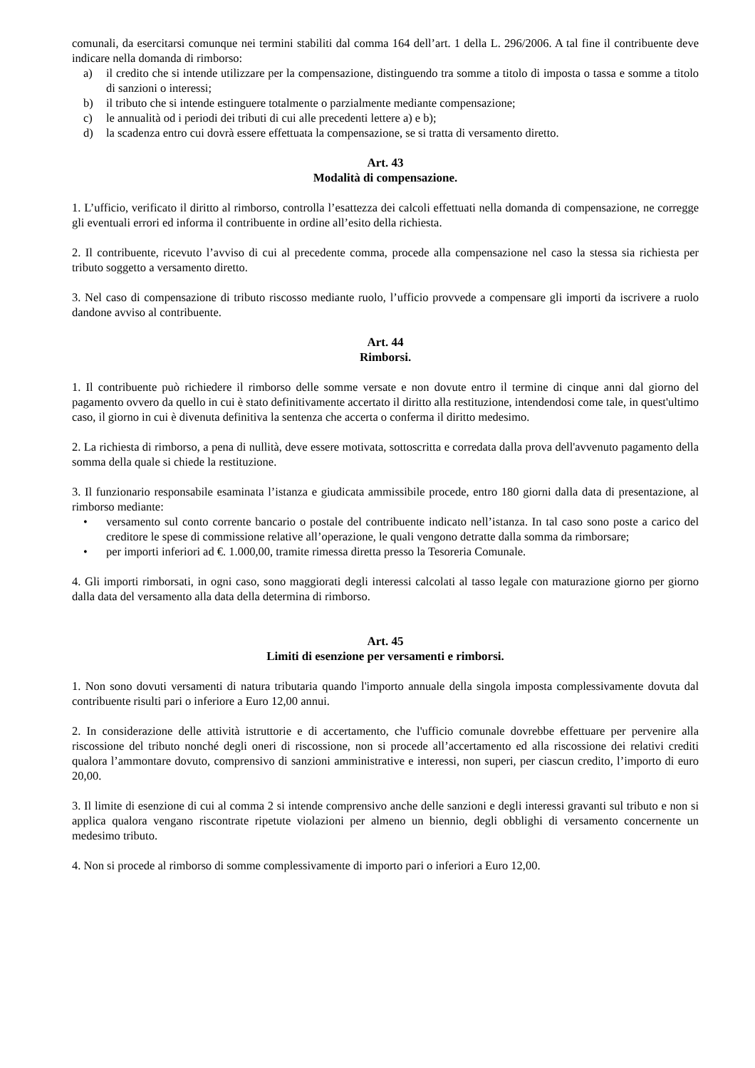comunali, da esercitarsi comunque nei termini stabiliti dal comma 164 dell’art. 1 della L. 296/2006. A tal fine il contribuente deve indicare nella domanda di rimborso:
a) il credito che si intende utilizzare per la compensazione, distinguendo tra somme a titolo di imposta o tassa e somme a titolo di sanzioni o interessi;
b) il tributo che si intende estinguere totalmente o parzialmente mediante compensazione;
c) le annualità od i periodi dei tributi di cui alle precedenti lettere a) e b);
d) la scadenza entro cui dovrà essere effettuata la compensazione, se si tratta di versamento diretto.
Art. 43
Modalità di compensazione.
1. L’ufficio, verificato il diritto al rimborso, controlla l’esattezza dei calcoli effettuati nella domanda di compensazione, ne corregge gli eventuali errori ed informa il contribuente in ordine all’esito della richiesta.
2. Il contribuente, ricevuto l’avviso di cui al precedente comma, procede alla compensazione nel caso la stessa sia richiesta per tributo soggetto a versamento diretto.
3. Nel caso di compensazione di tributo riscosso mediante ruolo, l’ufficio provvede a compensare gli importi da iscrivere a ruolo dandone avviso al contribuente.
Art. 44
Rimborsi.
1. Il contribuente può richiedere il rimborso delle somme versate e non dovute entro il termine di cinque anni dal giorno del pagamento ovvero da quello in cui è stato definitivamente accertato il diritto alla restituzione, intendendosi come tale, in quest'ultimo caso, il giorno in cui è divenuta definitiva la sentenza che accerta o conferma il diritto medesimo.
2. La richiesta di rimborso, a pena di nullità, deve essere motivata, sottoscritta e corredata dalla prova dell'avvenuto pagamento della somma della quale si chiede la restituzione.
3. Il funzionario responsabile esaminata l’istanza e giudicata ammissibile procede, entro 180 giorni dalla data di presentazione, al rimborso mediante:
• versamento sul conto corrente bancario o postale del contribuente indicato nell’istanza. In tal caso sono poste a carico del creditore le spese di commissione relative all’operazione, le quali vengono detratte dalla somma da rimborsare;
• per importi inferiori ad €. 1.000,00, tramite rimessa diretta presso la Tesoreria Comunale.
4. Gli importi rimborsati, in ogni caso, sono maggiorati degli interessi calcolati al tasso legale con maturazione giorno per giorno dalla data del versamento alla data della determina di rimborso.
Art. 45
Limiti di esenzione per versamenti e rimborsi.
1. Non sono dovuti versamenti di natura tributaria quando l'importo annuale della singola imposta complessivamente dovuta dal contribuente risulti pari o inferiore a Euro 12,00 annui.
2. In considerazione delle attività istruttorie e di accertamento, che l'ufficio comunale dovrebbe effettuare per pervenire alla riscossione del tributo nonché degli oneri di riscossione, non si procede all’accertamento ed alla riscossione dei relativi crediti qualora l’ammontare dovuto, comprensivo di sanzioni amministrative e interessi, non superi, per ciascun credito, l’importo di euro 20,00.
3. Il limite di esenzione di cui al comma 2 si intende comprensivo anche delle sanzioni e degli interessi gravanti sul tributo e non si applica qualora vengano riscontrate ripetute violazioni per almeno un biennio, degli obblighi di versamento concernente un medesimo tributo.
4. Non si procede al rimborso di somme complessivamente di importo pari o inferiori a Euro 12,00.